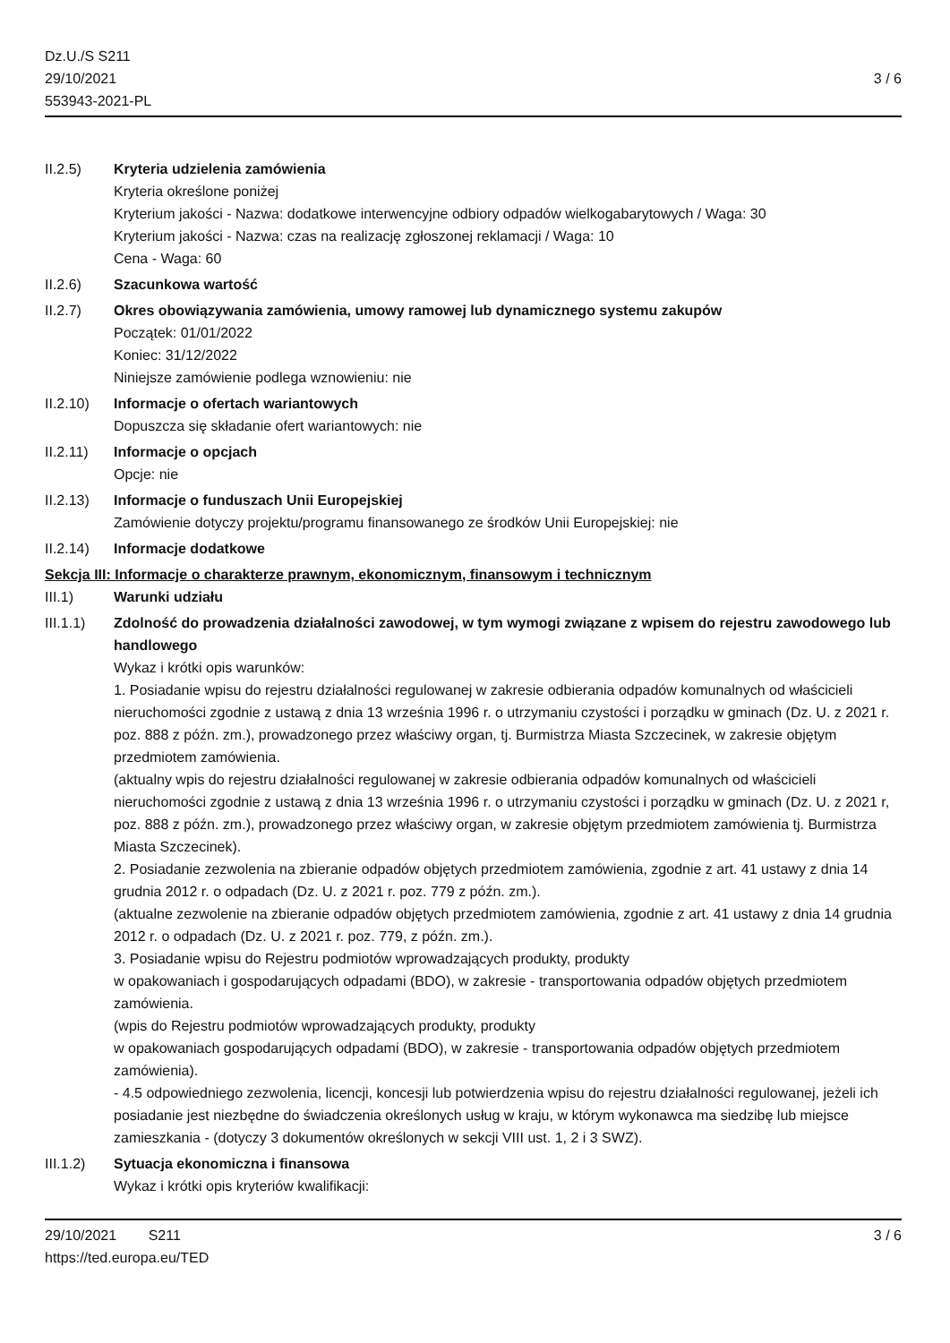Dz.U./S S211
29/10/2021
553943-2021-PL
3 / 6
II.2.5) Kryteria udzielenia zamówienia
Kryteria określone poniżej
Kryterium jakości - Nazwa: dodatkowe interwencyjne odbiory odpadów wielkogabarytowych / Waga: 30
Kryterium jakości - Nazwa: czas na realizację zgłoszonej reklamacji / Waga: 10
Cena - Waga: 60
II.2.6) Szacunkowa wartość
II.2.7) Okres obowiązywania zamówienia, umowy ramowej lub dynamicznego systemu zakupów
Początek: 01/01/2022
Koniec: 31/12/2022
Niniejsze zamówienie podlega wznowieniu: nie
II.2.10) Informacje o ofertach wariantowych
Dopuszcza się składanie ofert wariantowych: nie
II.2.11) Informacje o opcjach
Opcje: nie
II.2.13) Informacje o funduszach Unii Europejskiej
Zamówienie dotyczy projektu/programu finansowanego ze środków Unii Europejskiej: nie
II.2.14) Informacje dodatkowe
Sekcja III: Informacje o charakterze prawnym, ekonomicznym, finansowym i technicznym
III.1) Warunki udziału
III.1.1) Zdolność do prowadzenia działalności zawodowej, w tym wymogi związane z wpisem do rejestru zawodowego lub handlowego
Wykaz i krótki opis warunków:
1. Posiadanie wpisu do rejestru działalności regulowanej w zakresie odbierania odpadów komunalnych od właścicieli nieruchomości zgodnie z ustawą z dnia 13 września 1996 r. o utrzymaniu czystości i porządku w gminach (Dz. U. z 2021 r. poz. 888 z późn. zm.), prowadzonego przez właściwy organ, tj. Burmistrza Miasta Szczecinek, w zakresie objętym przedmiotem zamówienia.
(aktualny wpis do rejestru działalności regulowanej w zakresie odbierania odpadów komunalnych od właścicieli nieruchomości zgodnie z ustawą z dnia 13 września 1996 r. o utrzymaniu czystości i porządku w gminach (Dz. U. z 2021 r, poz. 888 z późn. zm.), prowadzonego przez właściwy organ, w zakresie objętym przedmiotem zamówienia tj. Burmistrza Miasta Szczecinek).
2. Posiadanie zezwolenia na zbieranie odpadów objętych przedmiotem zamówienia, zgodnie z art. 41 ustawy z dnia 14 grudnia 2012 r. o odpadach (Dz. U. z 2021 r. poz. 779 z późn. zm.).
(aktualne zezwolenie na zbieranie odpadów objętych przedmiotem zamówienia, zgodnie z art. 41 ustawy z dnia 14 grudnia 2012 r. o odpadach (Dz. U. z 2021 r. poz. 779, z późn. zm.).
3. Posiadanie wpisu do Rejestru podmiotów wprowadzających produkty, produkty
w opakowaniach i gospodarujących odpadami (BDO), w zakresie - transportowania odpadów objętych przedmiotem zamówienia.
(wpis do Rejestru podmiotów wprowadzających produkty, produkty
w opakowaniach gospodarujących odpadami (BDO), w zakresie - transportowania odpadów objętych przedmiotem zamówienia).
- 4.5 odpowiedniego zezwolenia, licencji, koncesji lub potwierdzenia wpisu do rejestru działalności regulowanej, jeżeli ich posiadanie jest niezbędne do świadczenia określonych usług w kraju, w którym wykonawca ma siedzibę lub miejsce zamieszkania - (dotyczy 3 dokumentów określonych w sekcji VIII ust. 1, 2 i 3 SWZ).
III.1.2) Sytuacja ekonomiczna i finansowa
Wykaz i krótki opis kryteriów kwalifikacji:
29/10/2021 S211 3 / 6
https://ted.europa.eu/TED